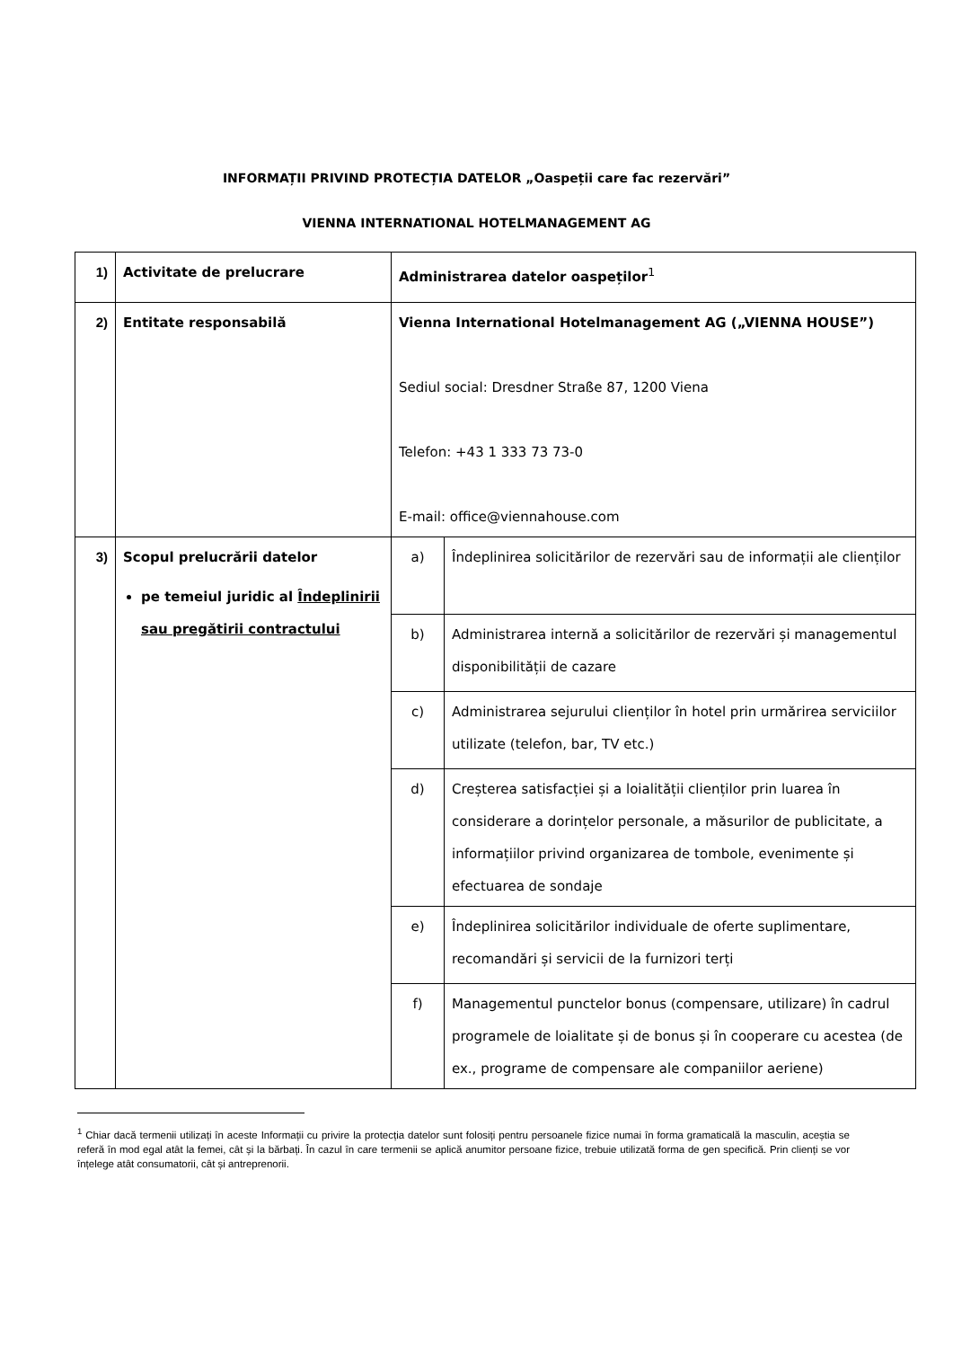INFORMAȚII PRIVIND PROTECȚIA DATELOR „Oaspeții care fac rezervări”
VIENNA INTERNATIONAL HOTELMANAGEMENT AG
| 1) | Activitate de prelucrare | Administrarea datelor oaspeților<sup>1</sup> | |
| 2) | Entitate responsabilă | Vienna International Hotelmanagement AG („VIENNA HOUSE”) Sediul social: Dresdner Straße 87, 1200 Viena Telefon: +43 1 333 73 73-0 E-mail: office@viennahouse.com | |
| 3) | Scopul prelucrării datelor pe temeiul juridic al Îndeplinirii sau pregătirii contractului | a) | Îndeplinirea solicitărilor de rezervări sau de informații ale clienților |
| | | b) | Administrarea internă a solicitărilor de rezervări și managementul disponibilității de cazare |
| | | c) | Administrarea sejurului clienților în hotel prin urmărirea serviciilor utilizate (telefon, bar, TV etc.) |
| | | d) | Creșterea satisfacției și a loialității clienților prin luarea în considerare a dorințelor personale, a măsurilor de publicitate, a informațiilor privind organizarea de tombole, evenimente și efectuarea de sondaje |
| | | e) | Îndeplinirea solicitărilor individuale de oferte suplimentare, recomandări și servicii de la furnizori terți |
| | | f) | Managementul punctelor bonus (compensare, utilizare) în cadrul programele de loialitate și de bonus și în cooperare cu acestea (de ex., programe de compensare ale companiilor aeriene) |
<sup>1</sup> Chiar dacă termenii utilizați în aceste Informații cu privire la protecția datelor sunt folosiți pentru persoanele fizice numai în forma gramaticală la masculin, aceștia se referă în mod egal atât la femei, cât și la bărbați. În cazul în care termenii se aplică anumitor persoane fizice, trebuie utilizată forma de gen specifică. Prin clienți se vor înțelege atât consumatorii, cât și antreprenorii.